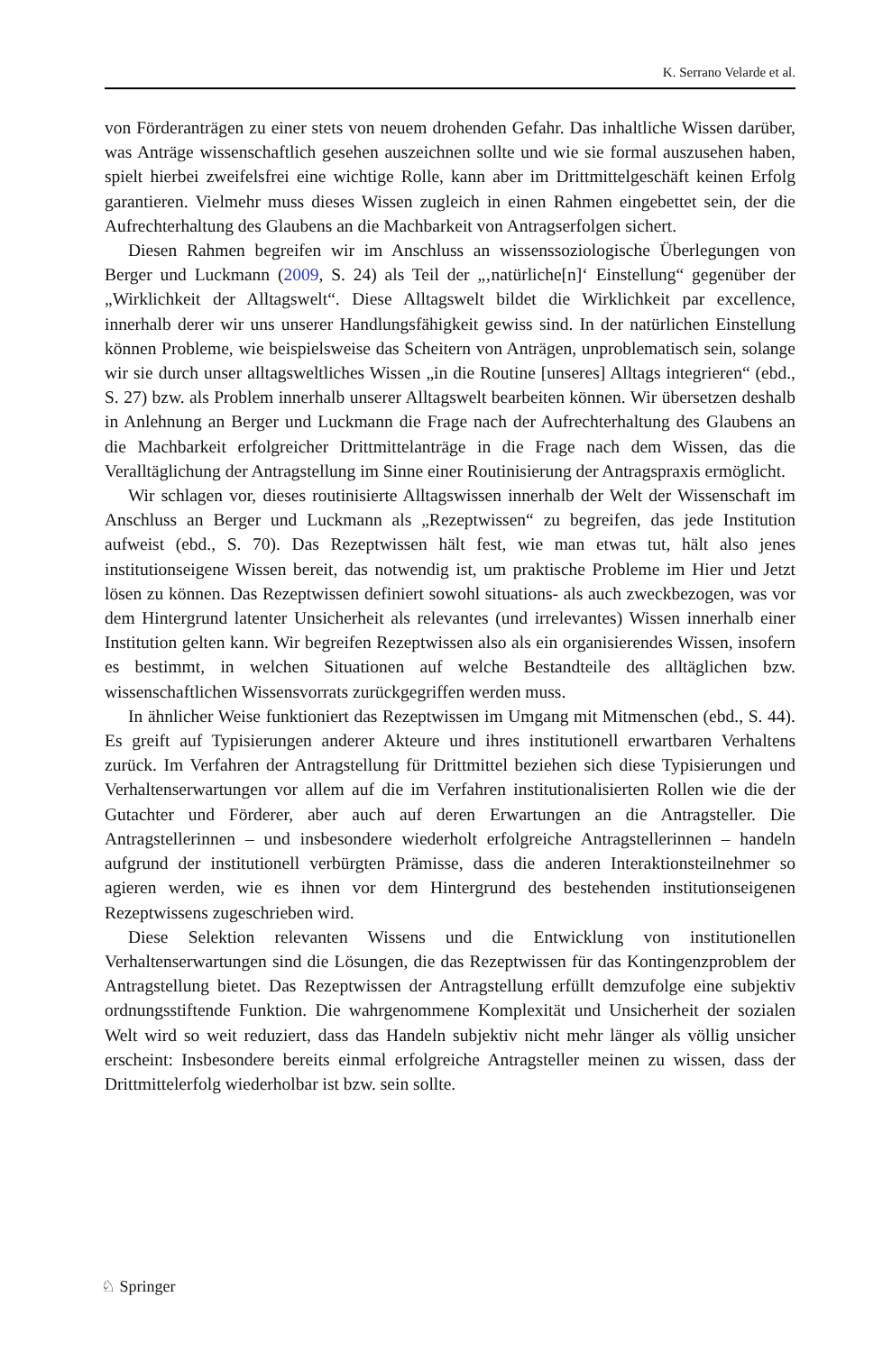K. Serrano Velarde et al.
von Förderanträgen zu einer stets von neuem drohenden Gefahr. Das inhaltliche Wissen darüber, was Anträge wissenschaftlich gesehen auszeichnen sollte und wie sie formal auszusehen haben, spielt hierbei zweifelsfrei eine wichtige Rolle, kann aber im Drittmittelgeschäft keinen Erfolg garantieren. Vielmehr muss dieses Wissen zugleich in einen Rahmen eingebettet sein, der die Aufrechterhaltung des Glaubens an die Machbarkeit von Antragserfolgen sichert.
Diesen Rahmen begreifen wir im Anschluss an wissenssoziologische Überlegungen von Berger und Luckmann (2009, S. 24) als Teil der „‚natürliche[n]‘ Einstellung“ gegenüber der „Wirklichkeit der Alltagswelt“. Diese Alltagswelt bildet die Wirklichkeit par excellence, innerhalb derer wir uns unserer Handlungsfähigkeit gewiss sind. In der natürlichen Einstellung können Probleme, wie beispielsweise das Scheitern von Anträgen, unproblematisch sein, solange wir sie durch unser alltagsweltliches Wissen „in die Routine [unseres] Alltags integrieren“ (ebd., S. 27) bzw. als Problem innerhalb unserer Alltagswelt bearbeiten können. Wir übersetzen deshalb in Anlehnung an Berger und Luckmann die Frage nach der Aufrechterhaltung des Glaubens an die Machbarkeit erfolgreicher Drittmittelanträge in die Frage nach dem Wissen, das die Veralltäglichung der Antragstellung im Sinne einer Routinisierung der Antragspraxis ermöglicht.
Wir schlagen vor, dieses routinisierte Alltagswissen innerhalb der Welt der Wissenschaft im Anschluss an Berger und Luckmann als „Rezeptwissen“ zu begreifen, das jede Institution aufweist (ebd., S. 70). Das Rezeptwissen hält fest, wie man etwas tut, hält also jenes institutionseigene Wissen bereit, das notwendig ist, um praktische Probleme im Hier und Jetzt lösen zu können. Das Rezeptwissen definiert sowohl situations- als auch zweckbezogen, was vor dem Hintergrund latenter Unsicherheit als relevantes (und irrelevantes) Wissen innerhalb einer Institution gelten kann. Wir begreifen Rezeptwissen also als ein organisierendes Wissen, insofern es bestimmt, in welchen Situationen auf welche Bestandteile des alltäglichen bzw. wissenschaftlichen Wissensvorrats zurückgegriffen werden muss.
In ähnlicher Weise funktioniert das Rezeptwissen im Umgang mit Mitmenschen (ebd., S. 44). Es greift auf Typisierungen anderer Akteure und ihres institutionell erwartbaren Verhaltens zurück. Im Verfahren der Antragstellung für Drittmittel beziehen sich diese Typisierungen und Verhaltenserwartungen vor allem auf die im Verfahren institutionalisierten Rollen wie die der Gutachter und Förderer, aber auch auf deren Erwartungen an die Antragsteller. Die Antragstellerinnen – und insbesondere wiederholt erfolgreiche Antragstellerinnen – handeln aufgrund der institutionell verbürgten Prämisse, dass die anderen Interaktionsteilnehmer so agieren werden, wie es ihnen vor dem Hintergrund des bestehenden institutionseigenen Rezeptwissens zugeschrieben wird.
Diese Selektion relevanten Wissens und die Entwicklung von institutionellen Verhaltenserwartungen sind die Lösungen, die das Rezeptwissen für das Kontingenzproblem der Antragstellung bietet. Das Rezeptwissen der Antragstellung erfüllt demzufolge eine subjektiv ordnungsstiftende Funktion. Die wahrgenommene Komplexität und Unsicherheit der sozialen Welt wird so weit reduziert, dass das Handeln subjektiv nicht mehr länger als völlig unsicher erscheint: Insbesondere bereits einmal erfolgreiche Antragsteller meinen zu wissen, dass der Drittmittelerfolg wiederholbar ist bzw. sein sollte.
♘ Springer